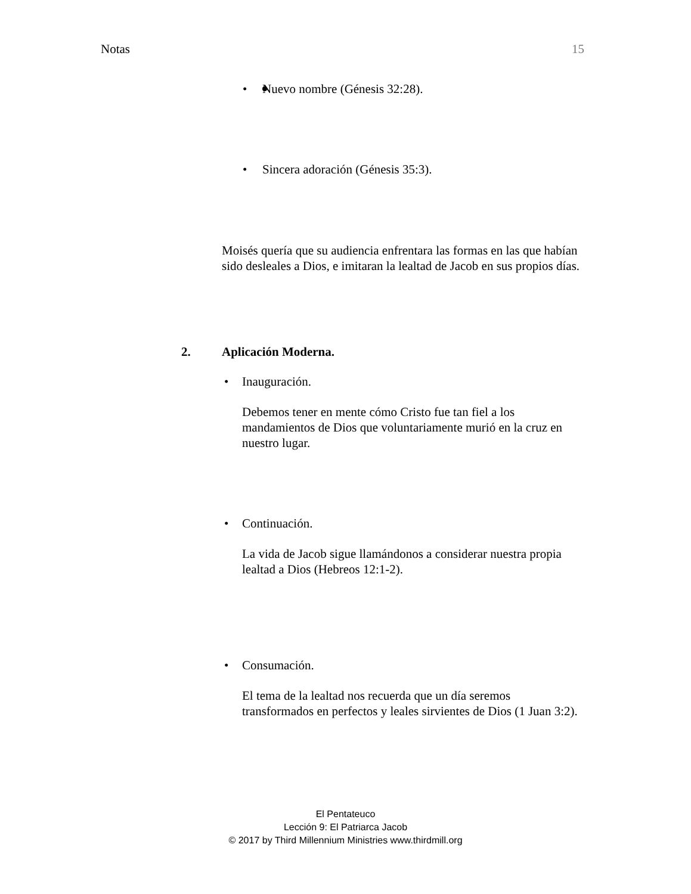Notas 15
• Nuevo nombre (Génesis 32:28).
• Sincera adoración (Génesis 35:3).
Moisés quería que su audiencia enfrentara las formas en las que habían sido desleales a Dios, e imitaran la lealtad de Jacob en sus propios días.
2. Aplicación Moderna.
• Inauguración.
Debemos tener en mente cómo Cristo fue tan fiel a los mandamientos de Dios que voluntariamente murió en la cruz en nuestro lugar.
• Continuación.
La vida de Jacob sigue llamándonos a considerar nuestra propia lealtad a Dios (Hebreos 12:1-2).
• Consumación.
El tema de la lealtad nos recuerda que un día seremos transformados en perfectos y leales sirvientes de Dios (1 Juan 3:2).
El Pentateuco
Lección 9: El Patriarca Jacob
© 2017 by Third Millennium Ministries www.thirdmill.org